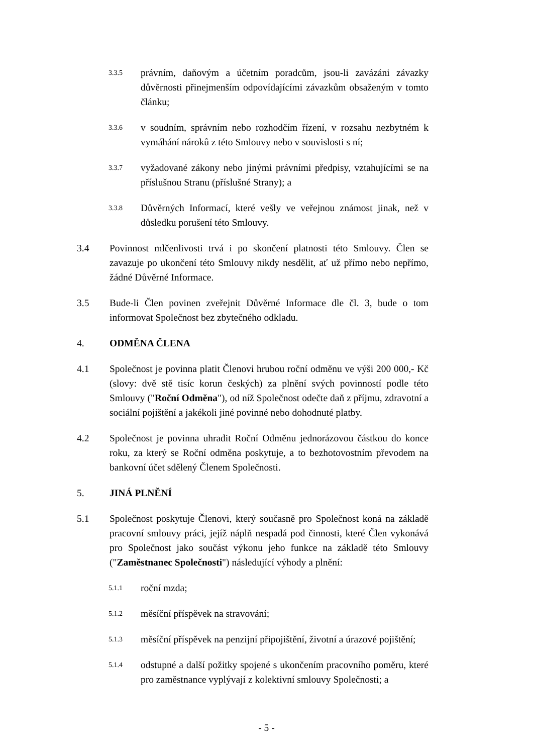3.3.5
právním, daňovým a účetním poradcům, jsou-li zavázáni závazky důvěrnosti přinejmenším odpovídajícími závazkům obsaženým v tomto článku;
3.3.6
v soudním, správním nebo rozhodčím řízení, v rozsahu nezbytném k vymáhání nároků z této Smlouvy nebo v souvislosti s ní;
3.3.7
vyžadované zákony nebo jinými právními předpisy, vztahujícími se na příslušnou Stranu (příslušné Strany); a
3.3.8
Důvěrných Informací, které vešly ve veřejnou známost jinak, než v důsledku porušení této Smlouvy.
3.4 Povinnost mlčenlivosti trvá i po skončení platnosti této Smlouvy. Člen se zavazuje po ukončení této Smlouvy nikdy nesdělit, ať už přímo nebo nepřímo, žádné Důvěrné Informace.
3.5 Bude-li Člen povinen zveřejnit Důvěrné Informace dle čl. 3, bude o tom informovat Společnost bez zbytečného odkladu.
4. ODMĚNA ČLENA
4.1 Společnost je povinna platit Členovi hrubou roční odměnu ve výši 200 000,- Kč (slovy: dvě stě tisíc korun českých) za plnění svých povinností podle této Smlouvy ("Roční Odměna"), od níž Společnost odečte daň z příjmu, zdravotní a sociální pojištění a jakékoli jiné povinné nebo dohodnuté platby.
4.2 Společnost je povinna uhradit Roční Odměnu jednorázovou částkou do konce roku, za který se Roční odměna poskytuje, a to bezhotovostním převodem na bankovní účet sdělený Členem Společnosti.
5. JINÁ PLNĚNÍ
5.1 Společnost poskytuje Členovi, který současně pro Společnost koná na základě pracovní smlouvy práci, jejíž náplň nespadá pod činnosti, které Člen vykonává pro Společnost jako součást výkonu jeho funkce na základě této Smlouvy ("Zaměstnanec Společnosti") následující výhody a plnění:
5.1.1
roční mzda;
5.1.2
měsíční příspěvek na stravování;
5.1.3
měsíční příspěvek na penzijní připojištění, životní a úrazové pojištění;
5.1.4
odstupné a další požitky spojené s ukončením pracovního poměru, které pro zaměstnance vyplývají z kolektivní smlouvy Společnosti; a
- 5 -